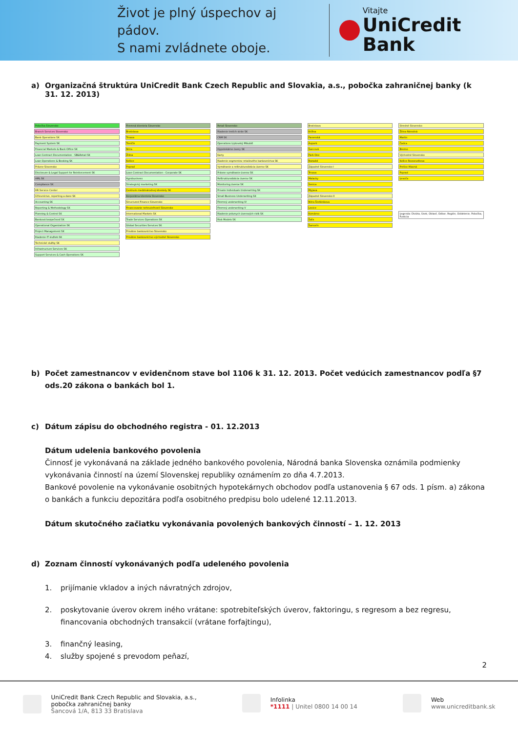Život je plný úspechov aj pádov.
S nami zvládnete oboje.
Vitajte
UniCredit Bank
a) Organizačná štruktúra UniCredit Bank Czech Republic and Slovakia, a.s., pobočka zahraničnej banky (k 31. 12. 2013)
Pobočka Slovensko
Branch Services Slovensko
Bank Operations SK
Payment System SK
Financial Markets & Back Office SK
Loan Contract Documentation - SB&Retail SK
Loan Operations & Booking SK
Právne Slovensko
Disclosure & Legal Support for Reinforcement SK
AML SK
Compliance SK
HR Service Center
Účtovníctvo, reporting a dane SK
Accounting SK
Reporting & Methodology SK
Planning & Control SK
Banková bezpečnosť SK
Operational Organization SK
Project Management SK
Riadenie IT služieb SK
Technické služby SK
Infrastructure Services SK
Support Services & Cash Operations SK
Firemná klientela Slovensko
Bratislava
Trnava
Trenčín
Nitra
Žilina
Košice
Poprad
Loan Contract Documentation - Corporate SK
Agrobusiness
Strategický marketing SK
Centrum medzinárodnej klientely SK
Korporátna klientela Slovensko
Structured Finance Slovensko
Financovanie nehnuteľností Slovensko
International Markets SK
Trade Services Operations SK
Global Securities Services SK
Privátne bankovníctvo Slovensko
Privátne bankovníctvo východné Slovensko
Retail Slovensko
Riadenie tretích strán SK
CRM SK
Operations Liptovský Mikuláš
Hypotekárne úvery SK
Karty
Riadenie segmentov retailového bankovníctva SK
Vymáhanie a reštrukturalizácia úverov SK
Právne vymáhanie úverov SK
Reštrukturalizácia úverov SK
Monitoring úverov SK
Private Individuals Underwriting SK
Small Business Underwriting SK
Firemný underwriting IV
Firemný underwriting V
Riadenie právnych úverových rizík SK
Risk Models SK
Bratislava
Krížna
Panenská
Aupark
Šancová
Park One
Rozadol
Západné Slovensko I
Trnava
Malacky
Senica
Myjava
Západné Slovensko II
Nitra Štefánikova
Levice
Komárno
Šaľa
Šamorín
Stredné Slovensko
Žilina Národná
Martin
Čadca
Brezno
Východné Slovensko
Košice Rooseveltova
Prešov Hlavná
Poprad
Levoča
Legenda: Divízia, Úsek, Oblasť, Odbor, Región, Oddelenie, Pobočka, Funkcia
b) Počet zamestnancov v evidenčnom stave bol 1106 k 31. 12. 2013. Počet vedúcich zamestnancov podľa §7 ods.20 zákona o bankách bol 1.
c) Dátum zápisu do obchodného registra - 01. 12.2013
Dátum udelenia bankového povolenia
Činnosť je vykonávaná na základe jedného bankového povolenia, Národná banka Slovenska oznámila podmienky vykonávania činností na území Slovenskej republiky oznámením zo dňa 4.7.2013.
Bankové povolenie na vykonávanie osobitných hypotekárnych obchodov podľa ustanovenia § 67 ods. 1 písm. a) zákona o bankách a funkciu depozitára podľa osobitného predpisu bolo udelené 12.11.2013.
Dátum skutočného začiatku vykonávania povolených bankových činností – 1. 12. 2013
d) Zoznam činností vykonávaných podľa udeleného povolenia
1. prijímanie vkladov a iných návratných zdrojov,
2. poskytovanie úverov okrem iného vrátane: spotrebiteľských úverov, faktoringu, s regresom a bez regresu, financovania obchodných transakcií (vrátane forfajtingu),
3. finančný leasing,
4. služby spojené s prevodom peňazí,
2
UniCredit Bank Czech Republic and Slovakia, a.s.,
pobočka zahraničnej banky
Šancová 1/A, 813 33 Bratislava
Infolinka
*1111 | Unitel 0800 14 00 14
Web
www.unicreditbank.sk